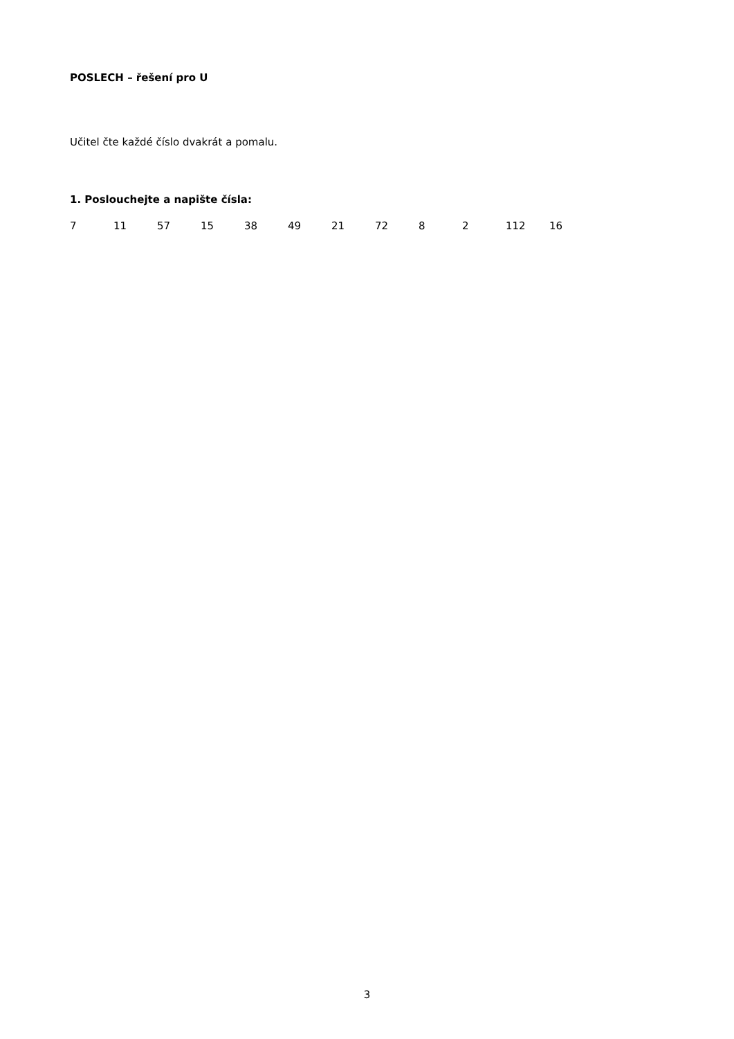POSLECH – řešení pro U
Učitel čte každé číslo dvakrát a pomalu.
1. Poslouchejte a napište čísla:
7 11 57 15 38 49 21 72 8 2 112 16
3